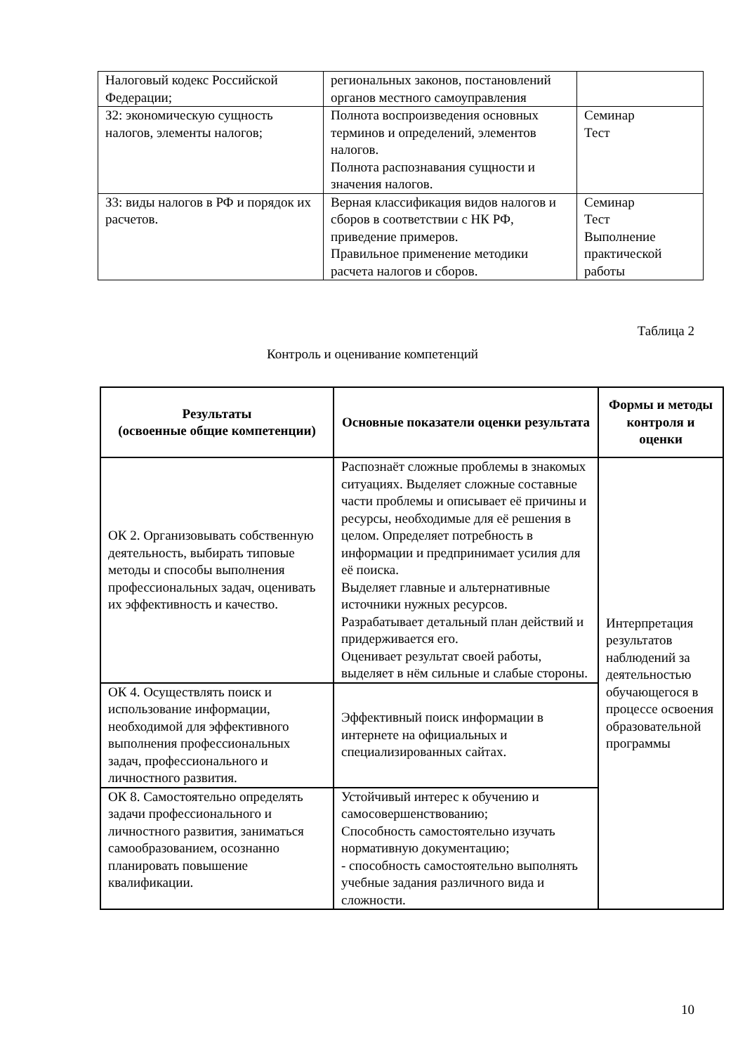| Налоговый кодекс Российской Федерации; | региональных законов, постановлений органов местного самоуправления | |
| З2: экономическую сущность налогов, элементы налогов; | Полнота воспроизведения основных терминов и определений, элементов налогов. Полнота распознавания сущности и значения налогов. | Семинар Тест |
| З3: виды налогов в РФ и порядок их расчетов. | Верная классификация видов налогов и сборов в соответствии с НК РФ, приведение примеров. Правильное применение методики расчета налогов и сборов. | Семинар Тест Выполнение практической работы |
Таблица 2
Контроль и оценивание компетенций
| Результаты (освоенные общие компетенции) | Основные показатели оценки результата | Формы и методы контроля и оценки |
| --- | --- | --- |
| ОК 2. Организовывать собственную деятельность, выбирать типовые методы и способы выполнения профессиональных задач, оценивать их эффективность и качество. | Распознаёт сложные проблемы в знакомых ситуациях. Выделяет сложные составные части проблемы и описывает её причины и ресурсы, необходимые для её решения в целом. Определяет потребность в информации и предпринимает усилия для её поиска. Выделяет главные и альтернативные источники нужных ресурсов. Разрабатывает детальный план действий и придерживается его. Оценивает результат своей работы, выделяет в нём сильные и слабые стороны. | Интерпретация результатов наблюдений за деятельностью обучающегося в процессе освоения образовательной программы |
| ОК 4. Осуществлять поиск и использование информации, необходимой для эффективного выполнения профессиональных задач, профессионального и личностного развития. | Эффективный поиск информации в интернете на официальных и специализированных сайтах. | |
| ОК 8. Самостоятельно определять задачи профессионального и личностного развития, заниматься самообразованием, осознанно планировать повышение квалификации. | Устойчивый интерес к обучению и самосовершенствованию; Способность самостоятельно изучать нормативную документацию; - способность самостоятельно выполнять учебные задания различного вида и сложности. | |
10